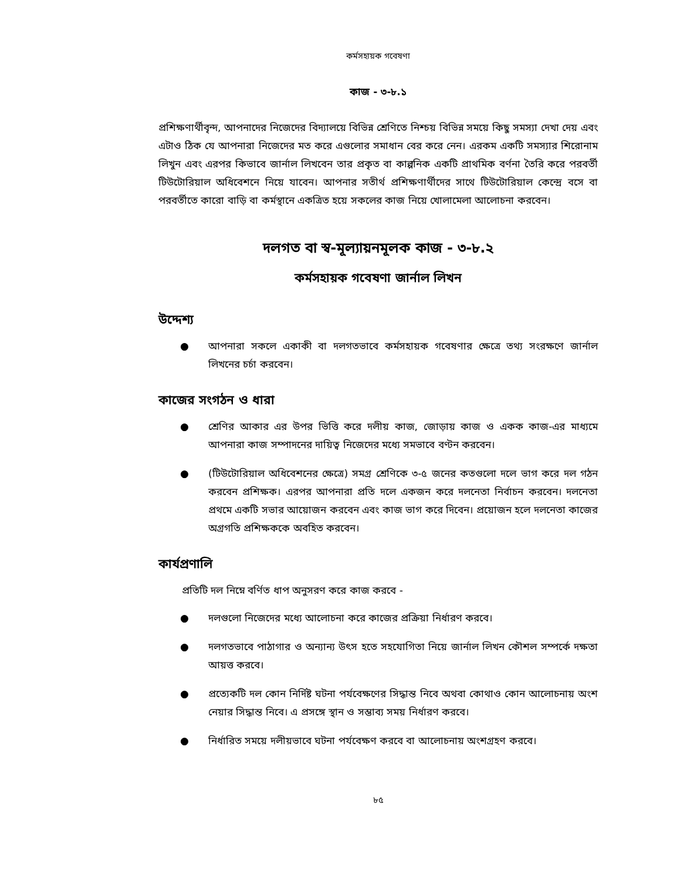কর্মসহায়ক গবেষণা
কাজ - ৩-৮.১
প্রশিক্ষণার্থীবৃন্দ, আপনাদের নিজেদের বিদ্যালয়ে বিভিন্ন শ্রেণিতে নিশ্চয় বিভিন্ন সময়ে কিছু সমস্যা দেখা দেয় এবং এটাও ঠিক যে আপনারা নিজেদের মত করে এগুলোর সমাধান বের করে নেন। এরকম একটি সমস্যার শিরোনাম লিখুন এবং এরপর কিভাবে জার্নাল লিখবেন তার প্রকৃত বা কাল্পনিক একটি প্রাথমিক বর্ণনা তৈরি করে পরবর্তী টিউটোরিয়াল অধিবেশনে নিয়ে যাবেন। আপনার সতীর্থ প্রশিক্ষণার্থীদের সাথে টিউটোরিয়াল কেন্দ্রে বসে বা পরবর্তীতে কারো বাড়ি বা কর্মস্থানে একত্রিত হয়ে সকলের কাজ নিয়ে খোলামেলা আলোচনা করবেন।
দলগত বা স্ব-মূল্যায়নমূলক কাজ - ৩-৮.২
কর্মসহায়ক গবেষণা জার্নাল লিখন
উদ্দেশ্য
● আপনারা সকলে একাকী বা দলগতভাবে কর্মসহায়ক গবেষণার ক্ষেত্রে তথ্য সংরক্ষণে জার্নাল লিখনের চর্চা করবেন।
কাজের সংগঠন ও ধারা
● শ্রেণির আকার এর উপর ভিত্তি করে দলীয় কাজ, জোড়ায় কাজ ও একক কাজ-এর মাধ্যমে আপনারা কাজ সম্পাদনের দায়িত্ব নিজেদের মধ্যে সমভাবে বণ্টন করবেন।
● (টিউটোরিয়াল অধিবেশনের ক্ষেত্রে) সমগ্র শ্রেণিকে ৩-৫ জনের কতগুলো দলে ভাগ করে দল গঠন করবেন প্রশিক্ষক। এরপর আপনারা প্রতি দলে একজন করে দলনেতা নির্বাচন করবেন। দলনেতা প্রথমে একটি সভার আয়োজন করবেন এবং কাজ ভাগ করে দিবেন। প্রয়োজন হলে দলনেতা কাজের অগ্রগতি প্রশিক্ষককে অবহিত করবেন।
কার্যপ্রণালি
প্রতিটি দল নিম্নে বর্ণিত ধাপ অনুসরণ করে কাজ করবে -
● দলগুলো নিজেদের মধ্যে আলোচনা করে কাজের প্রক্রিয়া নির্ধারণ করবে।
● দলগতভাবে পাঠাগার ও অন্যান্য উৎস হতে সহযোগিতা নিয়ে জার্নাল লিখন কৌশল সম্পর্কে দক্ষতা আয়ত্ত করবে।
● প্রত্যেকটি দল কোন নির্দিষ্ট ঘটনা পর্যবেক্ষণের সিদ্ধান্ত নিবে অথবা কোথাও কোন আলোচনায় অংশ নেয়ার সিদ্ধান্ত নিবে। এ প্রসঙ্গে স্থান ও সম্ভাব্য সময় নির্ধারণ করবে।
● নির্ধারিত সময়ে দলীয়ভাবে ঘটনা পর্যবেক্ষণ করবে বা আলোচনায় অংশগ্রহণ করবে।
৮৫